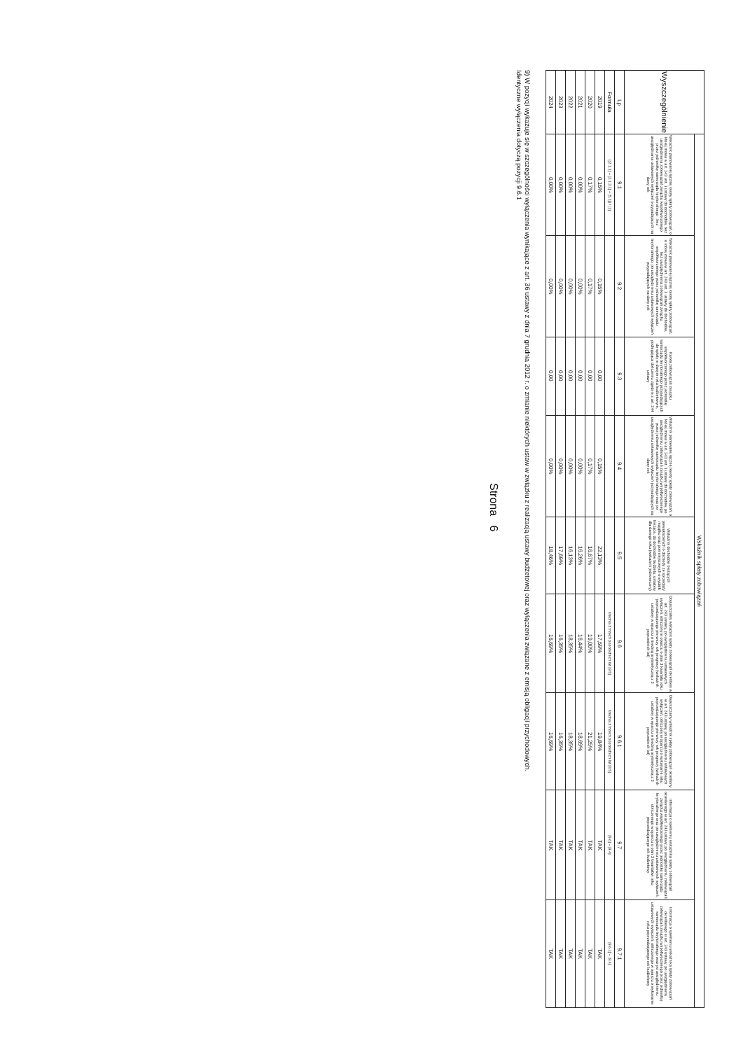| Wyszczególnienie | Wskaźnik spłaty zobowiązań | | | | | | | | |
| --- | --- | --- | --- | --- | --- | --- | --- | --- | --- |
| | Wskaźnik planowanej łącznej kwoty spłaty zobowiązań, o której mowa w art. 243 ust. 1 ustawy do dochodów, bez uwzględnienia zobowiązań związku współtworzonego przez jednostkę samorządu terytorialnego i bez uwzględniania ustawowych wyłączeń przypadających na dany rok | Wskaźnik planowanej łącznej kwoty spłaty zobowiązań, o której mowa w art. 243 ust. 1 ustawy do dochodów, bez uwzględnienia zobowiązań związku współtworzonego przez jednostkę samorządu terytorialnego, po uwzględnieniu ustawowych wyłączeń przypadających na dany rok | Kwota zobowiązań związku współtworzonego przez jednostkę samorządu terytorialnego przypadających do spłaty w danym roku budżetowym, podlegająca doliczeniu zgodnie z art. 244 ustawy | Wskaźnik planowanej łącznej kwoty spłaty zobowiązań, o której mowa w art. 243 ust. 1 ustawy do dochodów, po uwzględnieniu zobowiązań związku współtworzonego przez jednostkę samorządu terytorialnego oraz po uwzględnieniu ustawowych wyłączeń przypadających na dany rok | Wskaźnik dochodów bieżących powiększonych o dochody ze sprzedaży majątku oraz pomniejszonych o wydatki bieżące, do dochodów budżetu, ustalony dla danego roku (wskaźnik jednoroczny) | Dopuszczalny wskaźnik spłaty zobowiązań określony w art. 243 ustawy, po uwzględnieniu ustawowych wyłączeń, obliczony w oparciu o plan 3 kwartału roku poprzedzającego pierwszy rok prognozy (wskaźnik ustalony w oparciu o średnią arytmetyczną z 3 poprzednich lat) | Dopuszczalny wskaźnik spłaty zobowiązań określony w art. 243 ustawy, po uwzględnieniu ustawowych wyłączeń, obliczony w oparciu o wykonanie roku poprzedzającego pierwszy rok prognozy (wskaźnik ustalony w oparciu o średnią arytmetyczną z 3 poprzednich lat) | Informacja o spełnieniu wskaźnika spłaty zobowiązań określonego w art. 243 ustawy, po uwzględnieniu zobowiązań związku współtworzonego przez jednostkę samorządu terytorialnego oraz po uwzględnieniu ustawowych wyłączeń, obliczonego w oparciu o plan 3 kwartałów roku poprzedzającego rok budżetowy | Informacja o spełnieniu wskaźnika spłaty zobowiązań określonego w art. 243 ustawy, po uwzględnieniu zobowiązań związku współtworzonego przez jednostkę samorządu terytorialnego oraz po uwzględnieniu ustawowych wyłączeń, obliczonego w oparciu o wykonanie roku poprzedzającego rok budżetowy |
| Lp | 9.1 | 9.2 | 9.3 | 9.4 | 9.5 | 9.6 | 9.6.1 | 9.7 | 9.7.1 |
| Formuła | ([2.1.1] + [2.1.3.1] + [5.1]) / [1] | | | | | średnia z trzech poprzednich lat [9.5] | średnia z trzech poprzednich lat [8.5] | [9.6] – [9.4] | [9.6.1] – [9.4] |
| 2019 | 0,15% | 0,15% | 0,00 | 0,15% | 22,13% | 17,59% | 19,84% | TAK | TAK |
| 2020 | 0,17% | 0,17% | 0,00 | 0,17% | 16,67% | 19,00% | 21,25% | TAK | TAK |
| 2021 | 0,00% | 0,00% | 0,00 | 0,00% | 16,26% | 16,44% | 18,69% | TAK | TAK |
| 2022 | 0,00% | 0,00% | 0,00 | 0,00% | 16,13% | 18,35% | 18,35% | TAK | TAK |
| 2023 | 0,00% | 0,00% | 0,00 | 0,00% | 17,69% | 16,35% | 16,35% | TAK | TAK |
| 2024 | 0,00% | 0,00% | 0,00 | 0,00% | 18,46% | 16,69% | 16,69% | TAK | TAK |
9) W pozycji wykazuje się w szczególności wyłączenia wynikające z art. 36 ustawy z dnia 7 grudnia 2012 r. o zmianie niektórych ustaw w związku z realizacją ustawy budżetowej oraz wyłączenia związane z emisją obligacji przychodowych.
Identyczne wyłączenia dotyczą pozycji 9.6.1
Strona 6